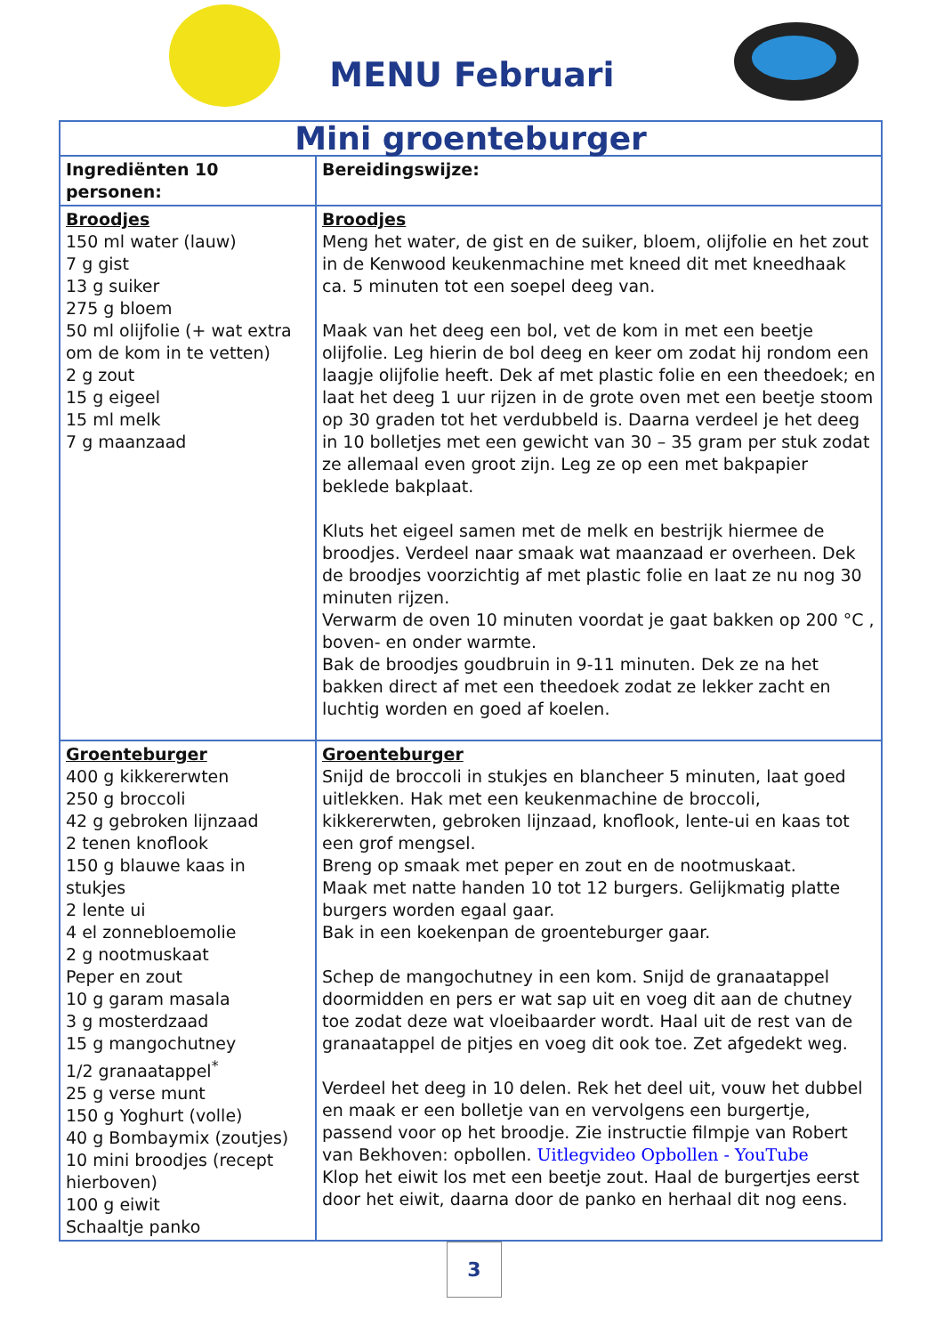MENU Februari
| Mini groenteburger | |
| Ingrediënten 10 personen: | Bereidingswijze: |
| Broodjes 150 ml water (lauw) 7 g gist 13 g suiker 275 g bloem 50 ml olijfolie (+ wat extra om de kom in te vetten) 2 g zout 15 g eigeel 15 ml melk 7 g maanzaad | Broodjes Meng het water, de gist en de suiker, bloem, olijfolie en het zout in de Kenwood keukenmachine met kneed dit met kneedhaak ca. 5 minuten tot een soepel deeg van. Maak van het deeg een bol, vet de kom in met een beetje olijfolie. Leg hierin de bol deeg en keer om zodat hij rondom een laagje olijfolie heeft. Dek af met plastic folie en een theedoek; en laat het deeg 1 uur rijzen in de grote oven met een beetje stoom op 30 graden tot het verdubbeld is. Daarna verdeel je het deeg in 10 bolletjes met een gewicht van 30 – 35 gram per stuk zodat ze allemaal even groot zijn. Leg ze op een met bakpapier beklede bakplaat. Kluts het eigeel samen met de melk en bestrijk hiermee de broodjes. Verdeel naar smaak wat maanzaad er overheen. Dek de broodjes voorzichtig af met plastic folie en laat ze nu nog 30 minuten rijzen. Verwarm de oven 10 minuten voordat je gaat bakken op 200 °C , boven- en onder warmte. Bak de broodjes goudbruin in 9-11 minuten. Dek ze na het bakken direct af met een theedoek zodat ze lekker zacht en luchtig worden en goed af koelen. |
| Groenteburger 400 g kikkererwten 250 g broccoli 42 g gebroken lijnzaad 2 tenen knoflook 150 g blauwe kaas in stukjes 2 lente ui 4 el zonnebloemolie 2 g nootmuskaat Peper en zout 10 g garam masala 3 g mosterdzaad 15 g mangochutney 1/2 granaatappel<sup>*</sup> 25 g verse munt 150 g Yoghurt (volle) 40 g Bombaymix (zoutjes) 10 mini broodjes (recept hierboven) 100 g eiwit Schaaltje panko | Groenteburger Snijd de broccoli in stukjes en blancheer 5 minuten, laat goed uitlekken. Hak met een keukenmachine de broccoli, kikkererwten, gebroken lijnzaad, knoflook, lente-ui en kaas tot een grof mengsel. Breng op smaak met peper en zout en de nootmuskaat. Maak met natte handen 10 tot 12 burgers. Gelijkmatig platte burgers worden egaal gaar. Bak in een koekenpan de groenteburger gaar. Schep de mangochutney in een kom. Snijd de granaatappel doormidden en pers er wat sap uit en voeg dit aan de chutney toe zodat deze wat vloeibaarder wordt. Haal uit de rest van de granaatappel de pitjes en voeg dit ook toe. Zet afgedekt weg. Verdeel het deeg in 10 delen. Rek het deel uit, vouw het dubbel en maak er een bolletje van en vervolgens een burgertje, passend voor op het broodje. Zie instructie filmpje van Robert van Bekhoven: opbollen. Uitlegvideo Opbollen - YouTube Klop het eiwit los met een beetje zout. Haal de burgertjes eerst door het eiwit, daarna door de panko en herhaal dit nog eens. |
3